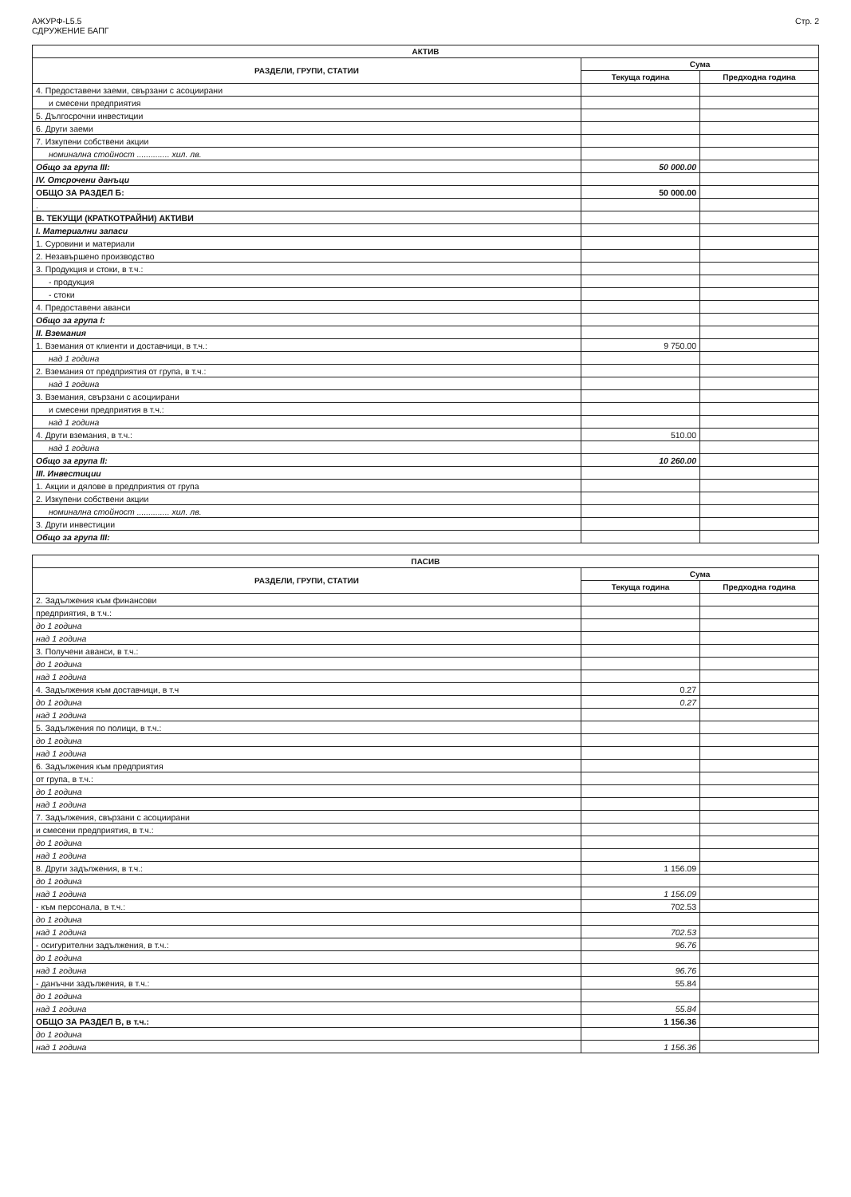АЖУРФ-L5.5
СДРУЖЕНИЕ БАПГ
Стр. 2
| АКТИВ | | |
| --- | --- | --- |
| РАЗДЕЛИ, ГРУПИ, СТАТИИ | Сума | |
| | Текуща година | Предходна година |
| 4. Предоставени заеми, свързани с асоциирани | | |
| и смесени предприятия | | |
| 5. Дългосрочни инвестиции | | |
| 6. Други заеми | | |
| 7. Изкупени собствени акции | | |
| номинална стойност .............. хил. лв. | | |
| Общо за група III: | 50 000.00 | |
| IV. Отсрочени данъци | | |
| ОБЩО ЗА РАЗДЕЛ Б: | 50 000.00 | |
| . | | |
| В. ТЕКУЩИ (КРАТКОТРАЙНИ) АКТИВИ | | |
| I. Материални запаси | | |
| 1. Суровини и материали | | |
| 2. Незавършено производство | | |
| 3. Продукция и стоки, в т.ч.: | | |
| - продукция | | |
| - стоки | | |
| 4. Предоставени аванси | | |
| Общо за група I: | | |
| II. Вземания | | |
| 1. Вземания от клиенти и доставчици, в т.ч.: | 9 750.00 | |
| над 1 година | | |
| 2. Вземания от предприятия от група, в т.ч.: | | |
| над 1 година | | |
| 3. Вземания, свързани с асоциирани | | |
| и смесени предприятия в т.ч.: | | |
| над 1 година | | |
| 4. Други вземания, в т.ч.: | 510.00 | |
| над 1 година | | |
| Общо за група II: | 10 260.00 | |
| III. Инвестиции | | |
| 1. Акции и дялове в предприятия от група | | |
| 2. Изкупени собствени акции | | |
| номинална стойност .............. хил. лв. | | |
| 3. Други инвестиции | | |
| Общо за група III: | | |
| ПАСИВ | | |
| --- | --- | --- |
| РАЗДЕЛИ, ГРУПИ, СТАТИИ | Сума | |
| | Текуща година | Предходна година |
| 2. Задължения към финансови | | |
| предприятия, в т.ч.: | | |
| до 1 година | | |
| над 1 година | | |
| 3. Получени аванси, в т.ч.: | | |
| до 1 година | | |
| над 1 година | | |
| 4. Задължения към доставчици, в т.ч | 0.27 | |
| до 1 година | 0.27 | |
| над 1 година | | |
| 5. Задължения по полици, в т.ч.: | | |
| до 1 година | | |
| над 1 година | | |
| 6. Задължения към предприятия | | |
| от група, в т.ч.: | | |
| до 1 година | | |
| над 1 година | | |
| 7. Задължения, свързани с асоциирани | | |
| и смесени предприятия, в т.ч.: | | |
| до 1 година | | |
| над 1 година | | |
| 8. Други задължения, в т.ч.: | 1 156.09 | |
| до 1 година | | |
| над 1 година | 1 156.09 | |
| - към персонала, в т.ч.: | 702.53 | |
| до 1 година | | |
| над 1 година | 702.53 | |
| - осигурителни задължения, в т.ч.: | 96.76 | |
| до 1 година | | |
| над 1 година | 96.76 | |
| - данъчни задължения, в т.ч.: | 55.84 | |
| до 1 година | | |
| над 1 година | 55.84 | |
| ОБЩО ЗА РАЗДЕЛ В, в т.ч.: | 1 156.36 | |
| до 1 година | | |
| над 1 година | 1 156.36 | |